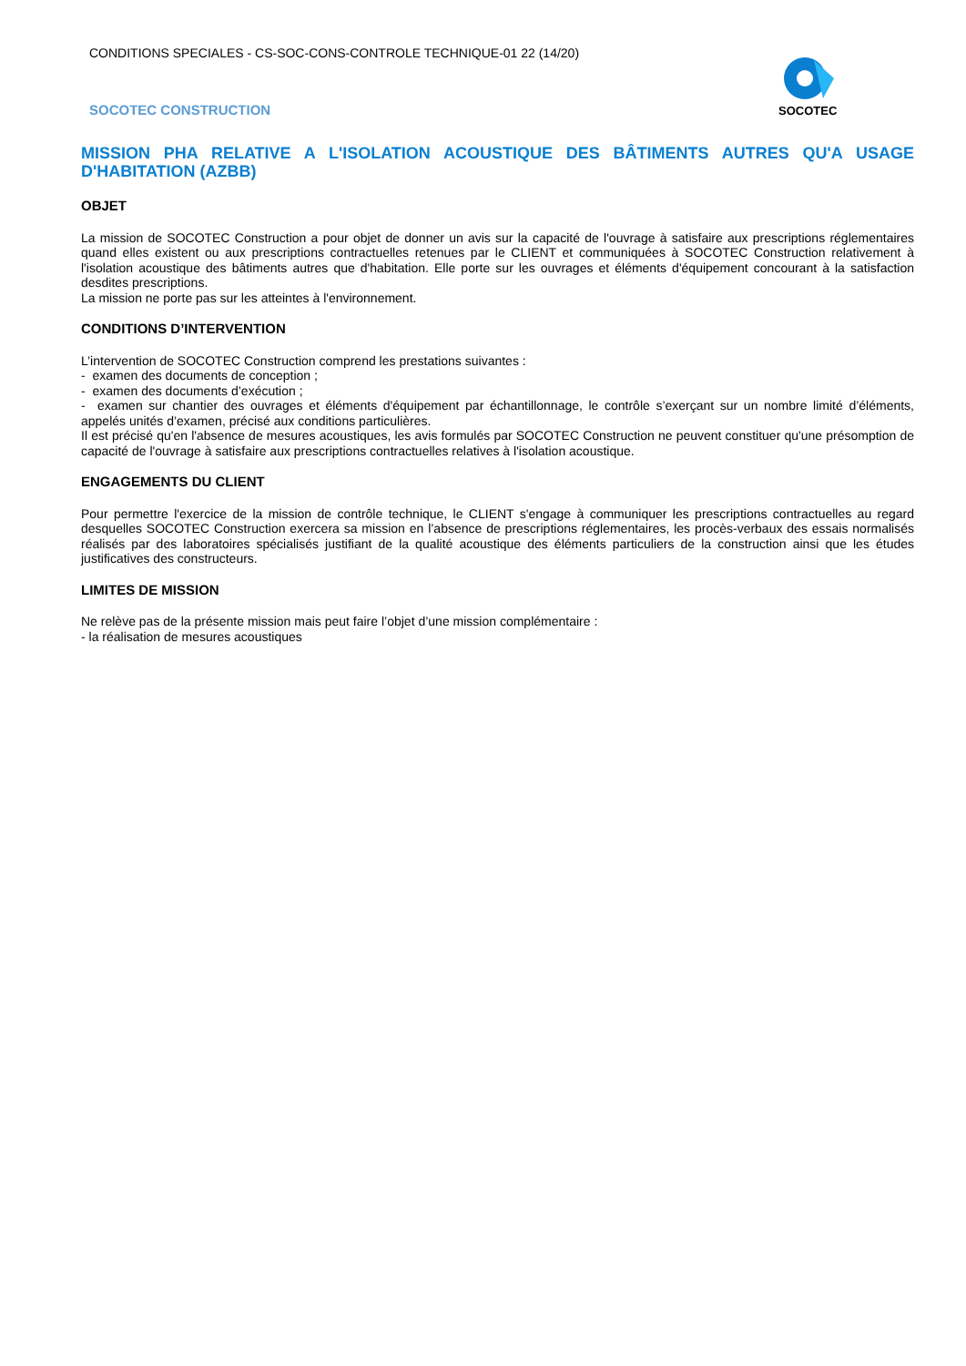CONDITIONS SPECIALES - CS-SOC-CONS-CONTROLE TECHNIQUE-01 22 (14/20)
SOCOTEC CONSTRUCTION
SOCOTEC
MISSION PHA RELATIVE A L'ISOLATION ACOUSTIQUE DES BÂTIMENTS AUTRES QU'A USAGE D'HABITATION (AZBB)
OBJET
La mission de SOCOTEC Construction a pour objet de donner un avis sur la capacité de l'ouvrage à satisfaire aux prescriptions réglementaires quand elles existent ou aux prescriptions contractuelles retenues par le CLIENT et communiquées à SOCOTEC Construction relativement à l'isolation acoustique des bâtiments autres que d'habitation. Elle porte sur les ouvrages et éléments d'équipement concourant à la satisfaction desdites prescriptions.
La mission ne porte pas sur les atteintes à l'environnement.
CONDITIONS D’INTERVENTION
L’intervention de SOCOTEC Construction comprend les prestations suivantes :
- examen des documents de conception ;
- examen des documents d’exécution ;
- examen sur chantier des ouvrages et éléments d'équipement par échantillonnage, le contrôle s’exerçant sur un nombre limité d’éléments, appelés unités d’examen, précisé aux conditions particulières.
Il est précisé qu'en l'absence de mesures acoustiques, les avis formulés par SOCOTEC Construction ne peuvent constituer qu'une présomption de capacité de l'ouvrage à satisfaire aux prescriptions contractuelles relatives à l'isolation acoustique.
ENGAGEMENTS DU CLIENT
Pour permettre l'exercice de la mission de contrôle technique, le CLIENT s'engage à communiquer les prescriptions contractuelles au regard desquelles SOCOTEC Construction exercera sa mission en l’absence de prescriptions réglementaires, les procès-verbaux des essais normalisés réalisés par des laboratoires spécialisés justifiant de la qualité acoustique des éléments particuliers de la construction ainsi que les études justificatives des constructeurs.
LIMITES DE MISSION
Ne relève pas de la présente mission mais peut faire l’objet d’une mission complémentaire :
- la réalisation de mesures acoustiques